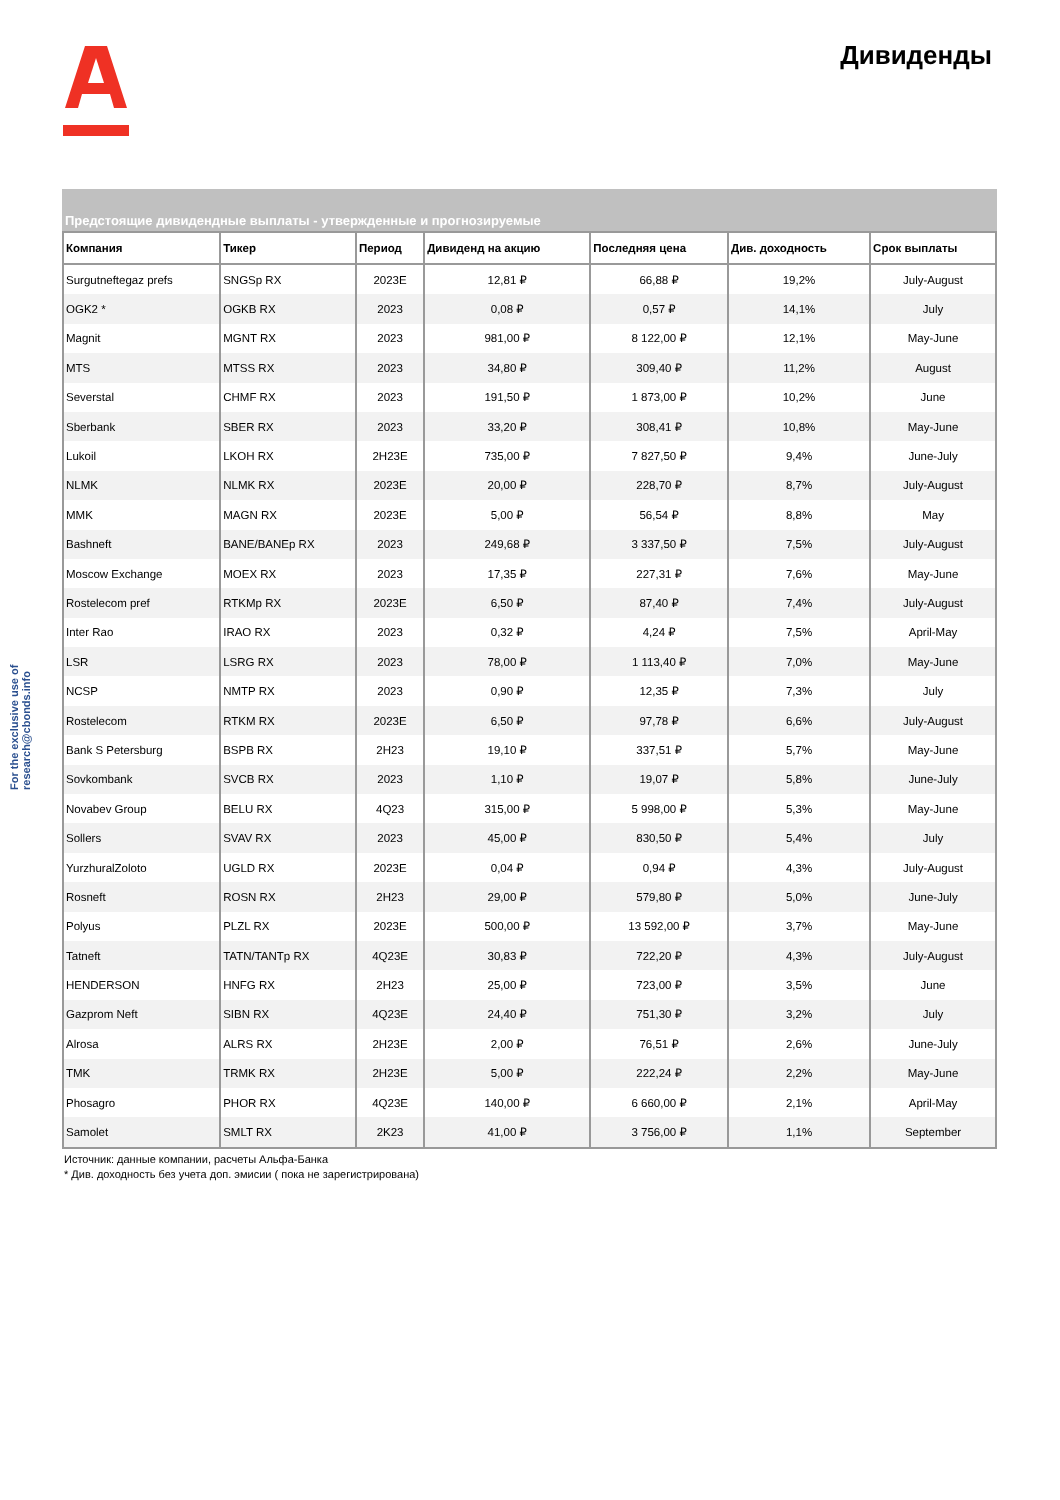Дивиденды
For the exclusive use of research@cbonds.info
Предстоящие дивидендные выплаты - утвержденные и прогнозируемые
| Компания | Тикер | Период | Дивиденд на акцию | Последняя цена | Див. доходность | Срок выплаты |
| --- | --- | --- | --- | --- | --- | --- |
| Surgutneftegaz prefs | SNGSp RX | 2023E | 12,81 ₽ | 66,88 ₽ | 19,2% | July-August |
| OGK2 * | OGKB RX | 2023 | 0,08 ₽ | 0,57 ₽ | 14,1% | July |
| Magnit | MGNT RX | 2023 | 981,00 ₽ | 8 122,00 ₽ | 12,1% | May-June |
| MTS | MTSS RX | 2023 | 34,80 ₽ | 309,40 ₽ | 11,2% | August |
| Severstal | CHMF RX | 2023 | 191,50 ₽ | 1 873,00 ₽ | 10,2% | June |
| Sberbank | SBER RX | 2023 | 33,20 ₽ | 308,41 ₽ | 10,8% | May-June |
| Lukoil | LKOH RX | 2H23E | 735,00 ₽ | 7 827,50 ₽ | 9,4% | June-July |
| NLMK | NLMK RX | 2023E | 20,00 ₽ | 228,70 ₽ | 8,7% | July-August |
| MMK | MAGN RX | 2023E | 5,00 ₽ | 56,54 ₽ | 8,8% | May |
| Bashneft | BANE/BANEp RX | 2023 | 249,68 ₽ | 3 337,50 ₽ | 7,5% | July-August |
| Moscow Exchange | MOEX RX | 2023 | 17,35 ₽ | 227,31 ₽ | 7,6% | May-June |
| Rostelecom pref | RTKMp RX | 2023E | 6,50 ₽ | 87,40 ₽ | 7,4% | July-August |
| Inter Rao | IRAO RX | 2023 | 0,32 ₽ | 4,24 ₽ | 7,5% | April-May |
| LSR | LSRG RX | 2023 | 78,00 ₽ | 1 113,40 ₽ | 7,0% | May-June |
| NCSP | NMTP RX | 2023 | 0,90 ₽ | 12,35 ₽ | 7,3% | July |
| Rostelecom | RTKM RX | 2023E | 6,50 ₽ | 97,78 ₽ | 6,6% | July-August |
| Bank S Petersburg | BSPB RX | 2H23 | 19,10 ₽ | 337,51 ₽ | 5,7% | May-June |
| Sovkombank | SVCB RX | 2023 | 1,10 ₽ | 19,07 ₽ | 5,8% | June-July |
| Novabev Group | BELU RX | 4Q23 | 315,00 ₽ | 5 998,00 ₽ | 5,3% | May-June |
| Sollers | SVAV RX | 2023 | 45,00 ₽ | 830,50 ₽ | 5,4% | July |
| YurzhuralZoloto | UGLD RX | 2023E | 0,04 ₽ | 0,94 ₽ | 4,3% | July-August |
| Rosneft | ROSN RX | 2H23 | 29,00 ₽ | 579,80 ₽ | 5,0% | June-July |
| Polyus | PLZL RX | 2023E | 500,00 ₽ | 13 592,00 ₽ | 3,7% | May-June |
| Tatneft | TATN/TANTp RX | 4Q23E | 30,83 ₽ | 722,20 ₽ | 4,3% | July-August |
| HENDERSON | HNFG RX | 2H23 | 25,00 ₽ | 723,00 ₽ | 3,5% | June |
| Gazprom Neft | SIBN RX | 4Q23E | 24,40 ₽ | 751,30 ₽ | 3,2% | July |
| Alrosa | ALRS RX | 2H23E | 2,00 ₽ | 76,51 ₽ | 2,6% | June-July |
| TMK | TRMK RX | 2H23E | 5,00 ₽ | 222,24 ₽ | 2,2% | May-June |
| Phosagro | PHOR RX | 4Q23E | 140,00 ₽ | 6 660,00 ₽ | 2,1% | April-May |
| Samolet | SMLT RX | 2K23 | 41,00 ₽ | 3 756,00 ₽ | 1,1% | September |
Источник: данные компании, расчеты Альфа-Банка
* Див. доходность без учета доп. эмисии ( пока не зарегистрирована)